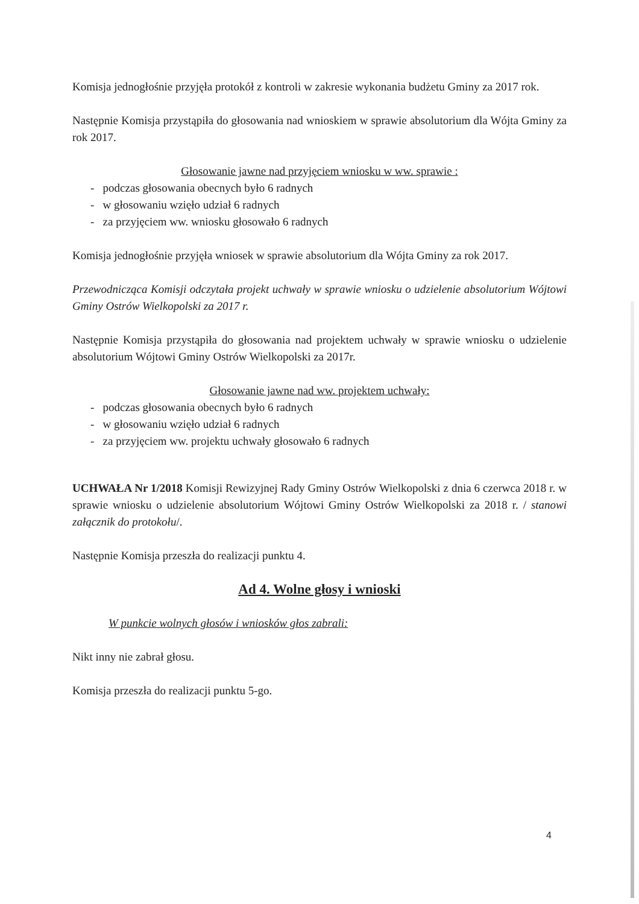Komisja jednogłośnie przyjęła protokół z kontroli w zakresie wykonania budżetu Gminy za 2017 rok.
Następnie Komisja przystąpiła do głosowania nad wnioskiem w sprawie absolutorium dla Wójta Gminy za rok 2017.
Głosowanie jawne nad przyjęciem wniosku w ww. sprawie :
- podczas głosowania obecnych było 6 radnych
- w głosowaniu wzięło udział 6 radnych
- za przyjęciem ww. wniosku głosowało 6 radnych
Komisja jednogłośnie przyjęła wniosek w sprawie absolutorium dla Wójta Gminy za rok 2017.
Przewodnicząca Komisji odczytała projekt uchwały w sprawie wniosku o udzielenie absolutorium Wójtowi Gminy Ostrów Wielkopolski za 2017 r.
Następnie Komisja przystąpiła do głosowania nad projektem uchwały w sprawie wniosku o udzielenie absolutorium Wójtowi Gminy Ostrów Wielkopolski za 2017r.
Głosowanie jawne nad ww. projektem uchwały:
- podczas głosowania obecnych było 6 radnych
- w głosowaniu wzięło udział 6 radnych
- za przyjęciem ww. projektu uchwały głosowało 6 radnych
UCHWAŁA Nr 1/2018 Komisji Rewizyjnej Rady Gminy Ostrów Wielkopolski z dnia 6 czerwca 2018 r. w sprawie wniosku o udzielenie absolutorium Wójtowi Gminy Ostrów Wielkopolski za 2018 r. / stanowi załącznik do protokołu/.
Następnie Komisja przeszła do realizacji punktu 4.
Ad 4. Wolne głosy i wnioski
W punkcie wolnych głosów i wniosków głos zabrali:
Nikt inny nie zabrał głosu.
Komisja przeszła do realizacji punktu 5-go.
4